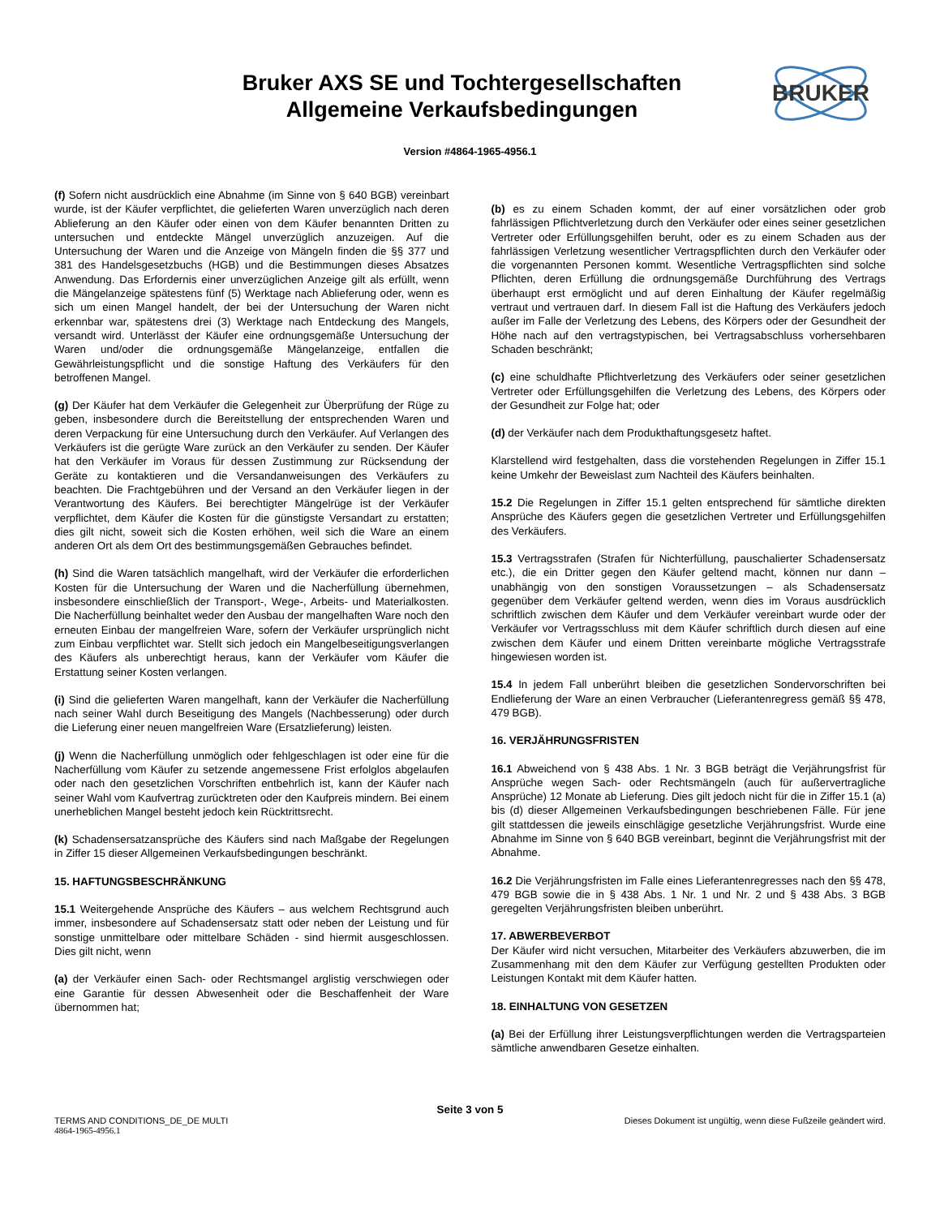Bruker AXS SE und Tochtergesellschaften
Allgemeine Verkaufsbedingungen
BRUKER
Version #4864-1965-4956.1
(f) Sofern nicht ausdrücklich eine Abnahme (im Sinne von § 640 BGB) vereinbart wurde, ist der Käufer verpflichtet, die gelieferten Waren unverzüglich nach deren Ablieferung an den Käufer oder einen von dem Käufer benannten Dritten zu untersuchen und entdeckte Mängel unverzüglich anzuzeigen. Auf die Untersuchung der Waren und die Anzeige von Mängeln finden die §§ 377 und 381 des Handelsgesetzbuchs (HGB) und die Bestimmungen dieses Absatzes Anwendung. Das Erfordernis einer unverzüglichen Anzeige gilt als erfüllt, wenn die Mängelanzeige spätestens fünf (5) Werktage nach Ablieferung oder, wenn es sich um einen Mangel handelt, der bei der Untersuchung der Waren nicht erkennbar war, spätestens drei (3) Werktage nach Entdeckung des Mangels, versandt wird. Unterlässt der Käufer eine ordnungsgemäße Untersuchung der Waren und/oder die ordnungsgemäße Mängelanzeige, entfallen die Gewährleistungspflicht und die sonstige Haftung des Verkäufers für den betroffenen Mangel.
(g) Der Käufer hat dem Verkäufer die Gelegenheit zur Überprüfung der Rüge zu geben, insbesondere durch die Bereitstellung der entsprechenden Waren und deren Verpackung für eine Untersuchung durch den Verkäufer. Auf Verlangen des Verkäufers ist die gerügte Ware zurück an den Verkäufer zu senden. Der Käufer hat den Verkäufer im Voraus für dessen Zustimmung zur Rücksendung der Geräte zu kontaktieren und die Versandanweisungen des Verkäufers zu beachten. Die Frachtgebühren und der Versand an den Verkäufer liegen in der Verantwortung des Käufers. Bei berechtigter Mängelrüge ist der Verkäufer verpflichtet, dem Käufer die Kosten für die günstigste Versandart zu erstatten; dies gilt nicht, soweit sich die Kosten erhöhen, weil sich die Ware an einem anderen Ort als dem Ort des bestimmungsgemäßen Gebrauches befindet.
(h) Sind die Waren tatsächlich mangelhaft, wird der Verkäufer die erforderlichen Kosten für die Untersuchung der Waren und die Nacherfüllung übernehmen, insbesondere einschließlich der Transport-, Wege-, Arbeits- und Materialkosten. Die Nacherfüllung beinhaltet weder den Ausbau der mangelhaften Ware noch den erneuten Einbau der mangelfreien Ware, sofern der Verkäufer ursprünglich nicht zum Einbau verpflichtet war. Stellt sich jedoch ein Mangelbeseitigungsverlangen des Käufers als unberechtigt heraus, kann der Verkäufer vom Käufer die Erstattung seiner Kosten verlangen.
(i) Sind die gelieferten Waren mangelhaft, kann der Verkäufer die Nacherfüllung nach seiner Wahl durch Beseitigung des Mangels (Nachbesserung) oder durch die Lieferung einer neuen mangelfreien Ware (Ersatzlieferung) leisten.
(j) Wenn die Nacherfüllung unmöglich oder fehlgeschlagen ist oder eine für die Nacherfüllung vom Käufer zu setzende angemessene Frist erfolglos abgelaufen oder nach den gesetzlichen Vorschriften entbehrlich ist, kann der Käufer nach seiner Wahl vom Kaufvertrag zurücktreten oder den Kaufpreis mindern. Bei einem unerheblichen Mangel besteht jedoch kein Rücktrittsrecht.
(k) Schadensersatzansprüche des Käufers sind nach Maßgabe der Regelungen in Ziffer 15 dieser Allgemeinen Verkaufsbedingungen beschränkt.
15. HAFTUNGSBESCHRÄNKUNG
15.1 Weitergehende Ansprüche des Käufers – aus welchem Rechtsgrund auch immer, insbesondere auf Schadensersatz statt oder neben der Leistung und für sonstige unmittelbare oder mittelbare Schäden - sind hiermit ausgeschlossen. Dies gilt nicht, wenn
(a) der Verkäufer einen Sach- oder Rechtsmangel arglistig verschwiegen oder eine Garantie für dessen Abwesenheit oder die Beschaffenheit der Ware übernommen hat;
(b) es zu einem Schaden kommt, der auf einer vorsätzlichen oder grob fahrlässigen Pflichtverletzung durch den Verkäufer oder eines seiner gesetzlichen Vertreter oder Erfüllungsgehilfen beruht, oder es zu einem Schaden aus der fahrlässigen Verletzung wesentlicher Vertragspflichten durch den Verkäufer oder die vorgenannten Personen kommt. Wesentliche Vertragspflichten sind solche Pflichten, deren Erfüllung die ordnungsgemäße Durchführung des Vertrags überhaupt erst ermöglicht und auf deren Einhaltung der Käufer regelmäßig vertraut und vertrauen darf. In diesem Fall ist die Haftung des Verkäufers jedoch außer im Falle der Verletzung des Lebens, des Körpers oder der Gesundheit der Höhe nach auf den vertragstypischen, bei Vertragsabschluss vorhersehbaren Schaden beschränkt;
(c) eine schuldhafte Pflichtverletzung des Verkäufers oder seiner gesetzlichen Vertreter oder Erfüllungsgehilfen die Verletzung des Lebens, des Körpers oder der Gesundheit zur Folge hat; oder
(d) der Verkäufer nach dem Produkthaftungsgesetz haftet.
Klarstellend wird festgehalten, dass die vorstehenden Regelungen in Ziffer 15.1 keine Umkehr der Beweislast zum Nachteil des Käufers beinhalten.
15.2 Die Regelungen in Ziffer 15.1 gelten entsprechend für sämtliche direkten Ansprüche des Käufers gegen die gesetzlichen Vertreter und Erfüllungsgehilfen des Verkäufers.
15.3 Vertragsstrafen (Strafen für Nichterfüllung, pauschalierter Schadensersatz etc.), die ein Dritter gegen den Käufer geltend macht, können nur dann – unabhängig von den sonstigen Voraussetzungen – als Schadensersatz gegenüber dem Verkäufer geltend werden, wenn dies im Voraus ausdrücklich schriftlich zwischen dem Käufer und dem Verkäufer vereinbart wurde oder der Verkäufer vor Vertragsschluss mit dem Käufer schriftlich durch diesen auf eine zwischen dem Käufer und einem Dritten vereinbarte mögliche Vertragsstrafe hingewiesen worden ist.
15.4 In jedem Fall unberührt bleiben die gesetzlichen Sondervorschriften bei Endlieferung der Ware an einen Verbraucher (Lieferantenregress gemäß §§ 478, 479 BGB).
16. VERJÄHRUNGSFRISTEN
16.1 Abweichend von § 438 Abs. 1 Nr. 3 BGB beträgt die Verjährungsfrist für Ansprüche wegen Sach- oder Rechtsmängeln (auch für außervertragliche Ansprüche) 12 Monate ab Lieferung. Dies gilt jedoch nicht für die in Ziffer 15.1 (a) bis (d) dieser Allgemeinen Verkaufsbedingungen beschriebenen Fälle. Für jene gilt stattdessen die jeweils einschlägige gesetzliche Verjährungsfrist. Wurde eine Abnahme im Sinne von § 640 BGB vereinbart, beginnt die Verjährungsfrist mit der Abnahme.
16.2 Die Verjährungsfristen im Falle eines Lieferantenregresses nach den §§ 478, 479 BGB sowie die in § 438 Abs. 1 Nr. 1 und Nr. 2 und § 438 Abs. 3 BGB geregelten Verjährungsfristen bleiben unberührt.
17. ABWERBEVERBOT
Der Käufer wird nicht versuchen, Mitarbeiter des Verkäufers abzuwerben, die im Zusammenhang mit den dem Käufer zur Verfügung gestellten Produkten oder Leistungen Kontakt mit dem Käufer hatten.
18. EINHALTUNG VON GESETZEN
(a) Bei der Erfüllung ihrer Leistungsverpflichtungen werden die Vertragsparteien sämtliche anwendbaren Gesetze einhalten.
Seite 3 von 5
TERMS AND CONDITIONS_DE_DE MULTI Dieses Dokument ist ungültig, wenn diese Fußzeile geändert wird.
4864-1965-4956.1